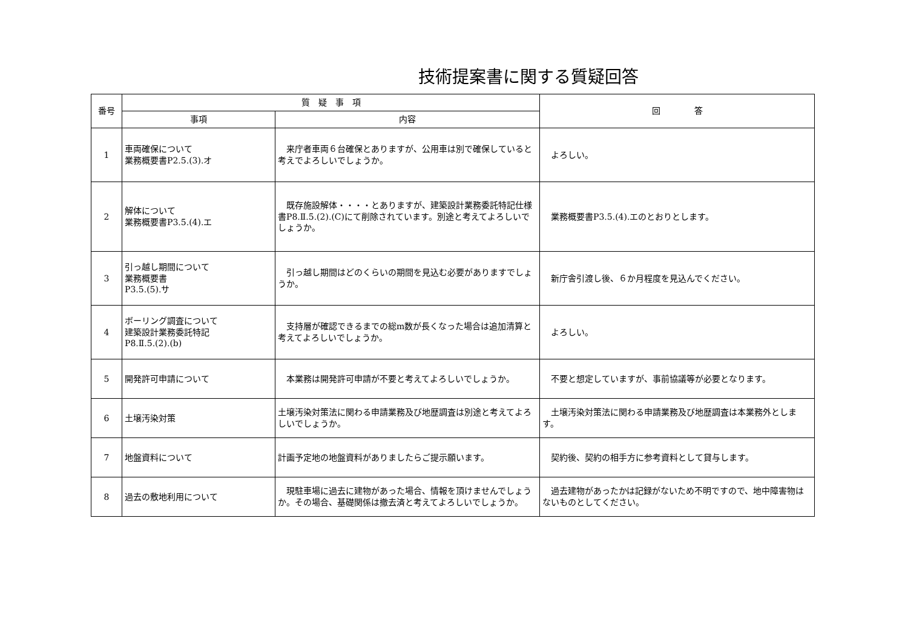技術提案書に関する質疑回答
| 番号 | 質 疑 事 項 | | 回 答 |
| --- | --- | --- | --- |
| | 事項 | 内容 | |
| 1 | 車両確保について 業務概要書P2.5.(3).オ | 来庁者車両６台確保とありますが、公用車は別で確保していると考えでよろしいでしょうか。 | よろしい。 |
| 2 | 解体について 業務概要書P3.5.(4).エ | 既存施設解体・・・・とありますが、建築設計業務委託特記仕様書P8.Ⅱ.5.(2).(C)にて削除されています。別途と考えてよろしいでしょうか。 | 業務概要書P3.5.(4).エのとおりとします。 |
| 3 | 引っ越し期間について 業務概要書 P3.5.(5).サ | 引っ越し期間はどのくらいの期間を見込む必要がありますでしょうか。 | 新庁舎引渡し後、６か月程度を見込んでください。 |
| 4 | ボーリング調査について 建築設計業務委託特記 P8.Ⅱ.5.(2).(b) | 支持層が確認できるまでの総m数が長くなった場合は追加清算と考えてよろしいでしょうか。 | よろしい。 |
| 5 | 開発許可申請について | 本業務は開発許可申請が不要と考えてよろしいでしょうか。 | 不要と想定していますが、事前協議等が必要となります。 |
| 6 | 土壌汚染対策 | 土壌汚染対策法に関わる申請業務及び地歴調査は別途と考えてよろしいでしょうか。 | 土壌汚染対策法に関わる申請業務及び地歴調査は本業務外とします。 |
| 7 | 地盤資料について | 計画予定地の地盤資料がありましたらご提示願います。 | 契約後、契約の相手方に参考資料として貸与します。 |
| 8 | 過去の敷地利用について | 現駐車場に過去に建物があった場合、情報を頂けませんでしょうか。その場合、基礎関係は撤去済と考えてよろしいでしょうか。 | 過去建物があったかは記録がないため不明ですので、地中障害物はないものとしてください。 |